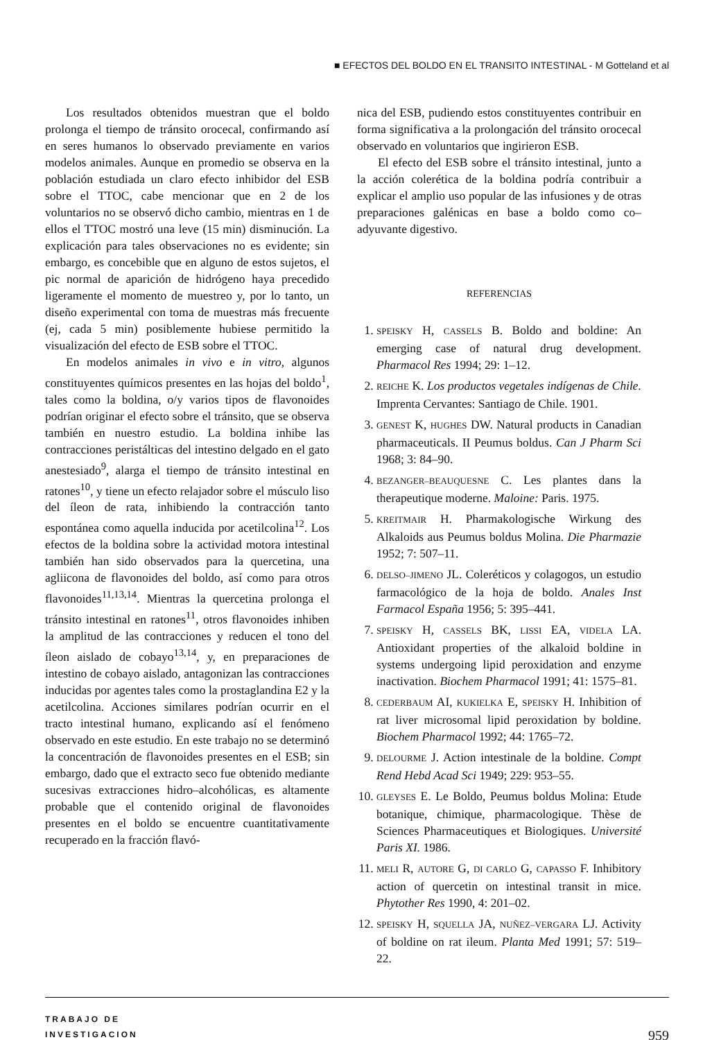■ EFECTOS DEL BOLDO EN EL TRANSITO INTESTINAL - M Gotteland et al
Los resultados obtenidos muestran que el boldo prolonga el tiempo de tránsito orocecal, confirmando así en seres humanos lo observado previamente en varios modelos animales. Aunque en promedio se observa en la población estudiada un claro efecto inhibidor del ESB sobre el TTOC, cabe mencionar que en 2 de los voluntarios no se observó dicho cambio, mientras en 1 de ellos el TTOC mostró una leve (15 min) disminución. La explicación para tales observaciones no es evidente; sin embargo, es concebible que en alguno de estos sujetos, el pic normal de aparición de hidrógeno haya precedido ligeramente el momento de muestreo y, por lo tanto, un diseño experimental con toma de muestras más frecuente (ej, cada 5 min) posiblemente hubiese permitido la visualización del efecto de ESB sobre el TTOC.
En modelos animales in vivo e in vitro, algunos constituyentes químicos presentes en las hojas del boldo<sup>1</sup>, tales como la boldina, o/y varios tipos de flavonoides podrían originar el efecto sobre el tránsito, que se observa también en nuestro estudio. La boldina inhibe las contracciones peristálticas del intestino delgado en el gato anestesiado<sup>9</sup>, alarga el tiempo de tránsito intestinal en ratones<sup>10</sup>, y tiene un efecto relajador sobre el músculo liso del íleon de rata, inhibiendo la contracción tanto espontánea como aquella inducida por acetilcolina<sup>12</sup>. Los efectos de la boldina sobre la actividad motora intestinal también han sido observados para la quercetina, una agliicona de flavonoides del boldo, así como para otros flavonoides<sup>11,13,14</sup>. Mientras la quercetina prolonga el tránsito intestinal en ratones<sup>11</sup>, otros flavonoides inhiben la amplitud de las contracciones y reducen el tono del íleon aislado de cobayo<sup>13,14</sup>, y, en preparaciones de intestino de cobayo aislado, antagonizan las contracciones inducidas por agentes tales como la prostaglandina E2 y la acetilcolina. Acciones similares podrían ocurrir en el tracto intestinal humano, explicando así el fenómeno observado en este estudio. En este trabajo no se determinó la concentración de flavonoides presentes en el ESB; sin embargo, dado que el extracto seco fue obtenido mediante sucesivas extracciones hidro–alcohólicas, es altamente probable que el contenido original de flavonoides presentes en el boldo se encuentre cuantitativamente recuperado en la fracción flavó-
nica del ESB, pudiendo estos constituyentes contribuir en forma significativa a la prolongación del tránsito orocecal observado en voluntarios que ingirieron ESB.
El efecto del ESB sobre el tránsito intestinal, junto a la acción colerética de la boldina podría contribuir a explicar el amplio uso popular de las infusiones y de otras preparaciones galénicas en base a boldo como co–adyuvante digestivo.
REFERENCIAS
1. SPEISKY H, CASSELS B. Boldo and boldine: An emerging case of natural drug development. Pharmacol Res 1994; 29: 1–12.
2. REICHE K. Los productos vegetales indígenas de Chile. Imprenta Cervantes: Santiago de Chile. 1901.
3. GENEST K, HUGHES DW. Natural products in Canadian pharmaceuticals. II Peumus boldus. Can J Pharm Sci 1968; 3: 84–90.
4. BEZANGER–BEAUQUESNE C. Les plantes dans la therapeutique moderne. Maloine: Paris. 1975.
5. KREITMAIR H. Pharmakologische Wirkung des Alkaloids aus Peumus boldus Molina. Die Pharmazie 1952; 7: 507–11.
6. DELSO–JIMENO JL. Coleréticos y colagogos, un estudio farmacológico de la hoja de boldo. Anales Inst Farmacol España 1956; 5: 395–441.
7. SPEISKY H, CASSELS BK, LISSI EA, VIDELA LA. Antioxidant properties of the alkaloid boldine in systems undergoing lipid peroxidation and enzyme inactivation. Biochem Pharmacol 1991; 41: 1575–81.
8. CEDERBAUM AI, KUKIELKA E, SPEISKY H. Inhibition of rat liver microsomal lipid peroxidation by boldine. Biochem Pharmacol 1992; 44: 1765–72.
9. DELOURME J. Action intestinale de la boldine. Compt Rend Hebd Acad Sci 1949; 229: 953–55.
10. GLEYSES E. Le Boldo, Peumus boldus Molina: Etude botanique, chimique, pharmacologique. Thèse de Sciences Pharmaceutiques et Biologiques. Université Paris XI. 1986.
11. MELI R, AUTORE G, DI CARLO G, CAPASSO F. Inhibitory action of quercetin on intestinal transit in mice. Phytother Res 1990, 4: 201–02.
12. SPEISKY H, SQUELLA JA, NUÑEZ–VERGARA LJ. Activity of boldine on rat ileum. Planta Med 1991; 57: 519–22.
TRABAJO DE
INVESTIGACION
959